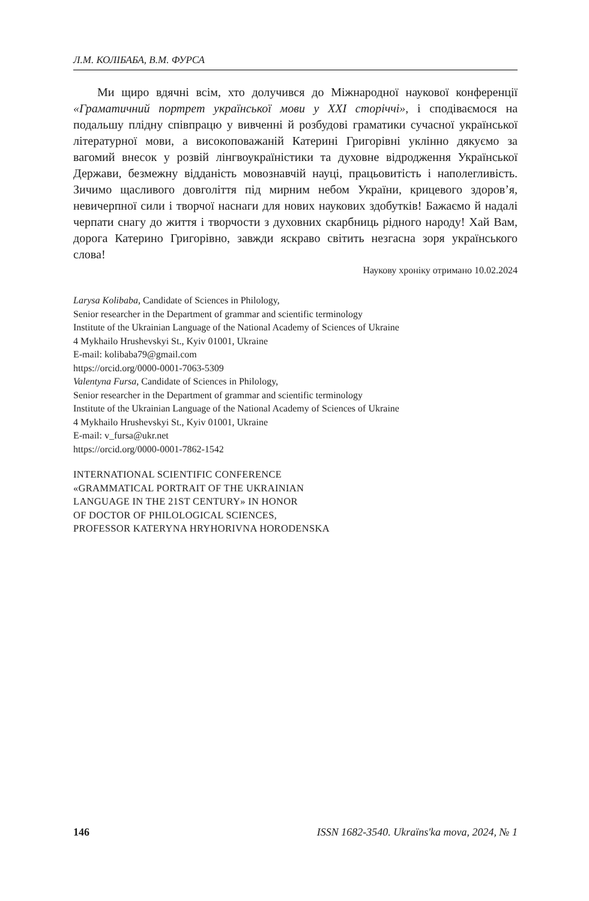Л.М. КОЛІБАБА, В.М. ФУРСА
Ми щиро вдячні всім, хто долучився до Міжнародної наукової конференції «Граматичний портрет української мови у XXI сторіччі», і сподіваємося на подальшу плідну співпрацю у вивченні й розбудові граматики сучасної української літературної мови, а високоповажаній Катерині Григорівні уклінно дякуємо за вагомий внесок у розвій лінгвоукраїністики та духовне відродження Української Держави, безмежну відданість мовознавчій науці, працьовитість і наполегливість. Зичимо щасливого довголіття під мирним небом України, крицевого здоров’я, невичерпної сили і творчої наснаги для нових наукових здобутків! Бажаємо й надалі черпати снагу до життя і творчости з духовних скарбниць рідного народу! Хай Вам, дорога Катерино Григорівно, завжди яскраво світить незгасна зоря українського слова!
Наукову хроніку отримано 10.02.2024
Larysa Kolibaba, Candidate of Sciences in Philology,
Senior researcher in the Department of grammar and scientific terminology
Institute of the Ukrainian Language of the National Academy of Sciences of Ukraine
4 Mykhailo Hrushevskyi St., Kyiv 01001, Ukraine
E-mail: kolibaba79@gmail.com
https://orcid.org/0000-0001-7063-5309
Valentyna Fursa, Candidate of Sciences in Philology,
Senior researcher in the Department of grammar and scientific terminology
Institute of the Ukrainian Language of the National Academy of Sciences of Ukraine
4 Mykhailo Hrushevskyi St., Kyiv 01001, Ukraine
E-mail: v_fursa@ukr.net
https://orcid.org/0000-0001-7862-1542
INTERNATIONAL SCIENTIFIC CONFERENCE
«GRAMMATICAL PORTRAIT OF THE UKRAINIAN
LANGUAGE IN THE 21ST CENTURY» IN HONOR
OF DOCTOR OF PHILOLOGICAL SCIENCES,
PROFESSOR KATERYNA HRYHORIVNA HORODENSKA
146 ISSN 1682-3540. Ukraïns'ka mova, 2024, № 1